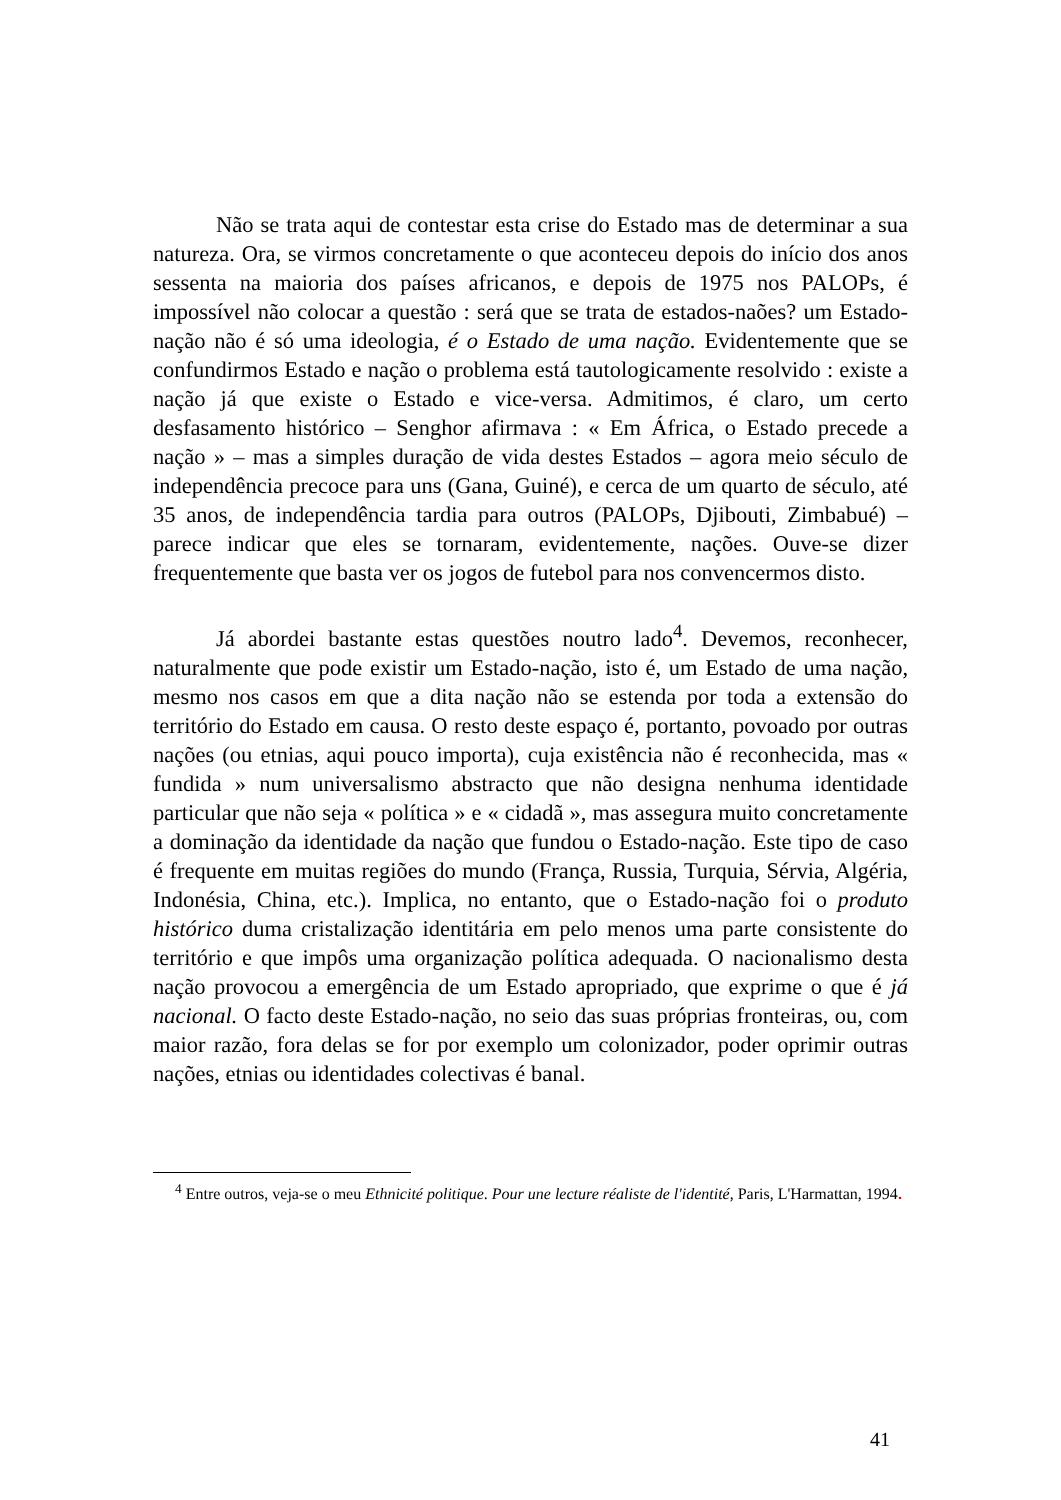Não se trata aqui de contestar esta crise do Estado mas de determinar a sua natureza. Ora, se virmos concretamente o que aconteceu depois do início dos anos sessenta na maioria dos países africanos, e depois de 1975 nos PALOPs, é impossível não colocar a questão : será que se trata de estados-naões? um Estado-nação não é só uma ideologia, é o Estado de uma nação. Evidentemente que se confundirmos Estado e nação o problema está tautologicamente resolvido : existe a nação já que existe o Estado e vice-versa. Admitimos, é claro, um certo desfasamento histórico – Senghor afirmava : « Em África, o Estado precede a nação » – mas a simples duração de vida destes Estados – agora meio século de independência precoce para uns (Gana, Guiné), e cerca de um quarto de século, até 35 anos, de independência tardia para outros (PALOPs, Djibouti, Zimbabué) – parece indicar que eles se tornaram, evidentemente, nações. Ouve-se dizer frequentemente que basta ver os jogos de futebol para nos convencermos disto.
Já abordei bastante estas questões noutro lado<sup>4</sup>. Devemos, reconhecer, naturalmente que pode existir um Estado-nação, isto é, um Estado de uma nação, mesmo nos casos em que a dita nação não se estenda por toda a extensão do território do Estado em causa. O resto deste espaço é, portanto, povoado por outras nações (ou etnias, aqui pouco importa), cuja existência não é reconhecida, mas « fundida » num universalismo abstracto que não designa nenhuma identidade particular que não seja « política » e « cidadã », mas assegura muito concretamente a dominação da identidade da nação que fundou o Estado-nação. Este tipo de caso é frequente em muitas regiões do mundo (França, Russia, Turquia, Sérvia, Algéria, Indonésia, China, etc.). Implica, no entanto, que o Estado-nação foi o produto histórico duma cristalização identitária em pelo menos uma parte consistente do território e que impôs uma organização política adequada. O nacionalismo desta nação provocou a emergência de um Estado apropriado, que exprime o que é já nacional. O facto deste Estado-nação, no seio das suas próprias fronteiras, ou, com maior razão, fora delas se for por exemplo um colonizador, poder oprimir outras nações, etnias ou identidades colectivas é banal.
<sup>4</sup> Entre outros, veja-se o meu Ethnicité politique. Pour une lecture réaliste de l'identité, Paris, L'Harmattan, 1994.
41